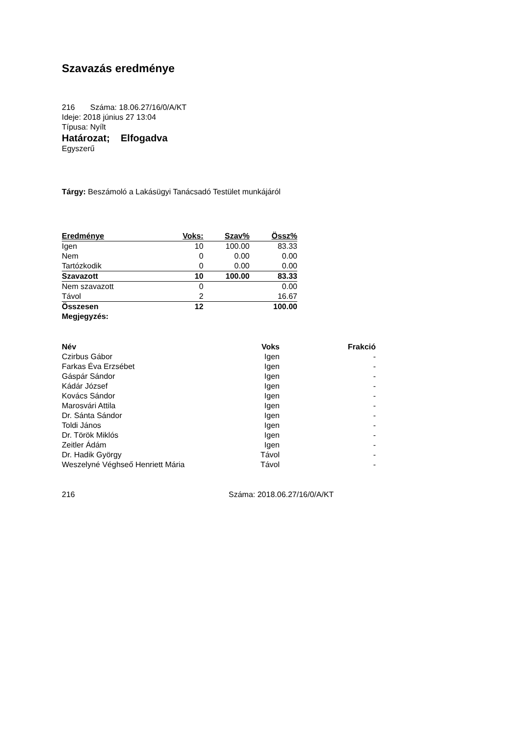Szavazás eredménye
216 Száma: 18.06.27/16/0/A/KT
Ideje: 2018 június 27 13:04
Típusa: Nyílt
Határozat; Elfogadva
Egyszerű
Tárgy: Beszámoló a Lakásügyi Tanácsadó Testület munkájáról
| Eredménye | Voks: | Szav% | Össz% |
| --- | --- | --- | --- |
| Igen | 10 | 100.00 | 83.33 |
| Nem | 0 | 0.00 | 0.00 |
| Tartózkodik | 0 | 0.00 | 0.00 |
| Szavazott | 10 | 100.00 | 83.33 |
| Nem szavazott | 0 | | 0.00 |
| Távol | 2 | | 16.67 |
| Összesen | 12 | | 100.00 |
| Megjegyzés: | | | |
| Név | Voks | Frakció |
| --- | --- | --- |
| Czirbus Gábor | Igen | - |
| Farkas Éva Erzsébet | Igen | - |
| Gáspár Sándor | Igen | - |
| Kádár József | Igen | - |
| Kovács Sándor | Igen | - |
| Marosvári Attila | Igen | - |
| Dr. Sánta Sándor | Igen | - |
| Toldi János | Igen | - |
| Dr. Török Miklós | Igen | - |
| Zeitler Ádám | Igen | - |
| Dr. Hadik György | Távol | - |
| Weszelyné Véghseő Henriett Mária | Távol | - |
216 Száma: 2018.06.27/16/0/A/KT